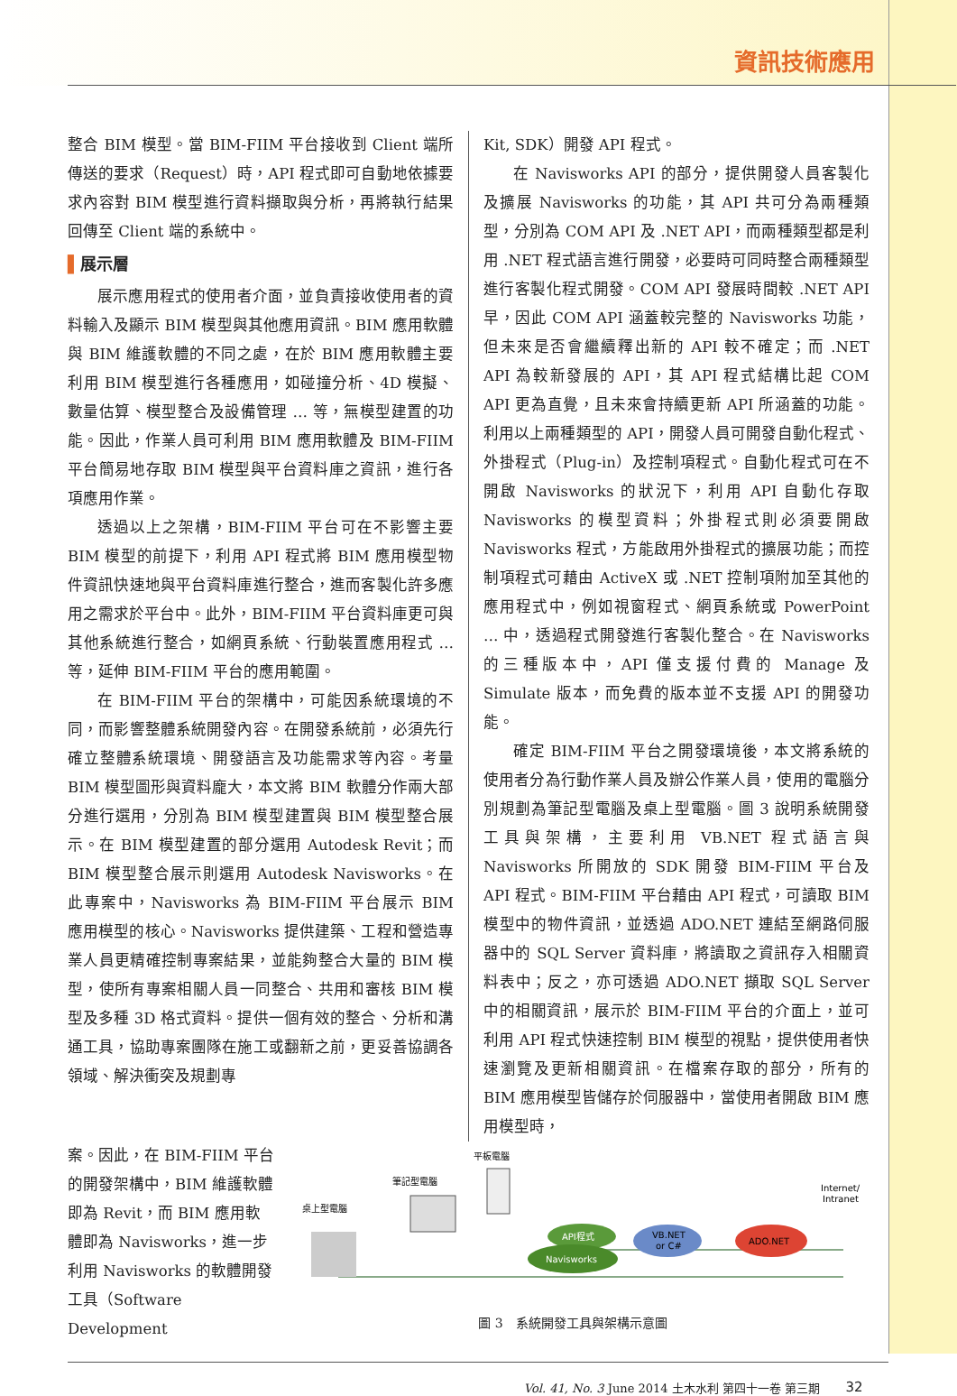資訊技術應用
整合 BIM 模型。當 BIM-FIIM 平台接收到 Client 端所傳送的要求（Request）時，API 程式即可自動地依據要求內容對 BIM 模型進行資料擷取與分析，再將執行結果回傳至 Client 端的系統中。
▌展示層
展示應用程式的使用者介面，並負責接收使用者的資料輸入及顯示 BIM 模型與其他應用資訊。BIM 應用軟體與 BIM 維護軟體的不同之處，在於 BIM 應用軟體主要利用 BIM 模型進行各種應用，如碰撞分析、4D 模擬、數量估算、模型整合及設備管理 … 等，無模型建置的功能。因此，作業人員可利用 BIM 應用軟體及 BIM-FIIM 平台簡易地存取 BIM 模型與平台資料庫之資訊，進行各項應用作業。
透過以上之架構，BIM-FIIM 平台可在不影響主要 BIM 模型的前提下，利用 API 程式將 BIM 應用模型物件資訊快速地與平台資料庫進行整合，進而客製化許多應用之需求於平台中。此外，BIM-FIIM 平台資料庫更可與其他系統進行整合，如網頁系統、行動裝置應用程式 … 等，延伸 BIM-FIIM 平台的應用範圍。
在 BIM-FIIM 平台的架構中，可能因系統環境的不同，而影響整體系統開發內容。在開發系統前，必須先行確立整體系統環境、開發語言及功能需求等內容。考量 BIM 模型圖形與資料龐大，本文將 BIM 軟體分作兩大部分進行選用，分別為 BIM 模型建置與 BIM 模型整合展示。在 BIM 模型建置的部分選用 Autodesk Revit；而 BIM 模型整合展示則選用 Autodesk Navisworks。在此專案中，Navisworks 為 BIM-FIIM 平台展示 BIM 應用模型的核心。Navisworks 提供建築、工程和營造專業人員更精確控制專案結果，並能夠整合大量的 BIM 模型，使所有專案相關人員一同整合、共用和審核 BIM 模型及多種 3D 格式資料。提供一個有效的整合、分析和溝通工具，協助專案團隊在施工或翻新之前，更妥善協調各領域、解決衝突及規劃專
Kit, SDK）開發 API 程式。
在 Navisworks API 的部分，提供開發人員客製化及擴展 Navisworks 的功能，其 API 共可分為兩種類型，分別為 COM API 及 .NET API，而兩種類型都是利用 .NET 程式語言進行開發，必要時可同時整合兩種類型進行客製化程式開發。COM API 發展時間較 .NET API 早，因此 COM API 涵蓋較完整的 Navisworks 功能，但未來是否會繼續釋出新的 API 較不確定；而 .NET API 為較新發展的 API，其 API 程式結構比起 COM API 更為直覺，且未來會持續更新 API 所涵蓋的功能。利用以上兩種類型的 API，開發人員可開發自動化程式、外掛程式（Plug-in）及控制項程式。自動化程式可在不開啟 Navisworks 的狀況下，利用 API 自動化存取 Navisworks 的模型資料；外掛程式則必須要開啟 Navisworks 程式，方能啟用外掛程式的擴展功能；而控制項程式可藉由 ActiveX 或 .NET 控制項附加至其他的應用程式中，例如視窗程式、網頁系統或 PowerPoint … 中，透過程式開發進行客製化整合。在 Navisworks 的三種版本中，API 僅支援付費的 Manage 及 Simulate 版本，而免費的版本並不支援 API 的開發功能。
確定 BIM-FIIM 平台之開發環境後，本文將系統的使用者分為行動作業人員及辦公作業人員，使用的電腦分別規劃為筆記型電腦及桌上型電腦。圖 3 說明系統開發工具與架構，主要利用 VB.NET 程式語言與 Navisworks 所開放的 SDK 開發 BIM-FIIM 平台及 API 程式。BIM-FIIM 平台藉由 API 程式，可讀取 BIM 模型中的物件資訊，並透過 ADO.NET 連結至網路伺服器中的 SQL Server 資料庫，將讀取之資訊存入相關資料表中；反之，亦可透過 ADO.NET 擷取 SQL Server 中的相關資訊，展示於 BIM-FIIM 平台的介面上，並可利用 API 程式快速控制 BIM 模型的視點，提供使用者快速瀏覽及更新相關資訊。在檔案存取的部分，所有的 BIM 應用模型皆儲存於伺服器中，當使用者開啟 BIM 應用模型時，
案。因此，在 BIM-FIIM 平台的開發架構中，BIM 維護軟體即為 Revit，而 BIM 應用軟體即為 Navisworks，進一步利用 Navisworks 的軟體開發工具（Software Development
桌上型電腦
筆記型電腦
平板電腦
API程式
Navisworks
VB.NET
or C#
ADO.NET
Internet/
Intranet
圖 3　系統開發工具與架構示意圖
Vol. 41, No. 3 June 2014 土木水利 第四十一卷 第三期 32